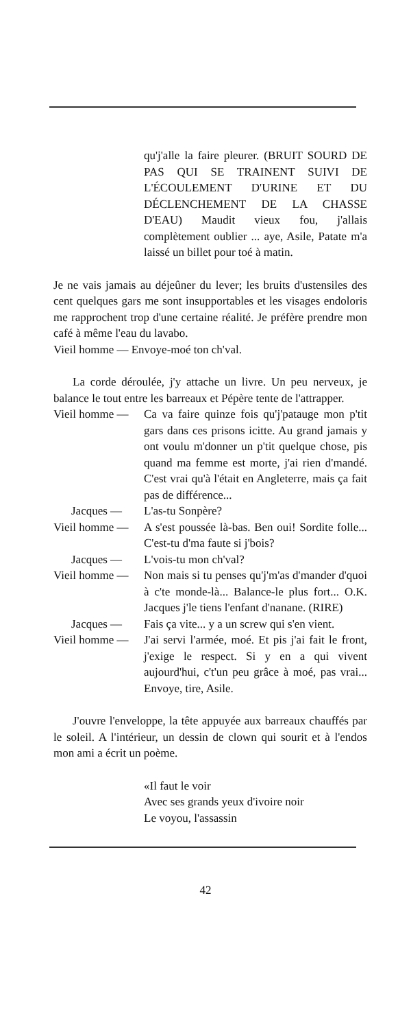qu'j'alle la faire pleurer. (BRUIT SOURD DE PAS QUI SE TRAINENT SUIVI DE L'ÉCOULEMENT D'URINE ET DU DÉCLENCHEMENT DE LA CHASSE D'EAU) Maudit vieux fou, j'allais complètement oublier ... aye, Asile, Patate m'a laissé un billet pour toé à matin.
Je ne vais jamais au déjeûner du lever; les bruits d'ustensiles des cent quelques gars me sont insupportables et les visages endoloris me rapprochent trop d'une certaine réalité. Je préfère prendre mon café à même l'eau du lavabo.
Vieil homme — Envoye-moé ton ch'val.
La corde déroulée, j'y attache un livre. Un peu nerveux, je balance le tout entre les barreaux et Pépère tente de l'attrapper.
Vieil homme —
Ca va faire quinze fois qu'j'patauge mon p'tit gars dans ces prisons icitte. Au grand jamais y ont voulu m'donner un p'tit quelque chose, pis quand ma femme est morte, j'ai rien d'mandé. C'est vrai qu'à l'était en Angleterre, mais ça fait pas de différence...
Jacques — L'as-tu Sonpère?
Vieil homme —
A s'est poussée là-bas. Ben oui! Sordite folle... C'est-tu d'ma faute si j'bois?
Jacques — L'vois-tu mon ch'val?
Vieil homme —
Non mais si tu penses qu'j'm'as d'mander d'quoi à c'te monde-là... Balance-le plus fort... O.K. Jacques j'le tiens l'enfant d'nanane. (RIRE)
Jacques — Fais ça vite... y a un screw qui s'en vient.
Vieil homme —
J'ai servi l'armée, moé. Et pis j'ai fait le front, j'exige le respect. Si y en a qui vivent aujourd'hui, c't'un peu grâce à moé, pas vrai... Envoye, tire, Asile.
J'ouvre l'enveloppe, la tête appuyée aux barreaux chauffés par le soleil. A l'intérieur, un dessin de clown qui sourit et à l'endos mon ami a écrit un poème.
«Il faut le voir
Avec ses grands yeux d'ivoire noir
Le voyou, l'assassin
42